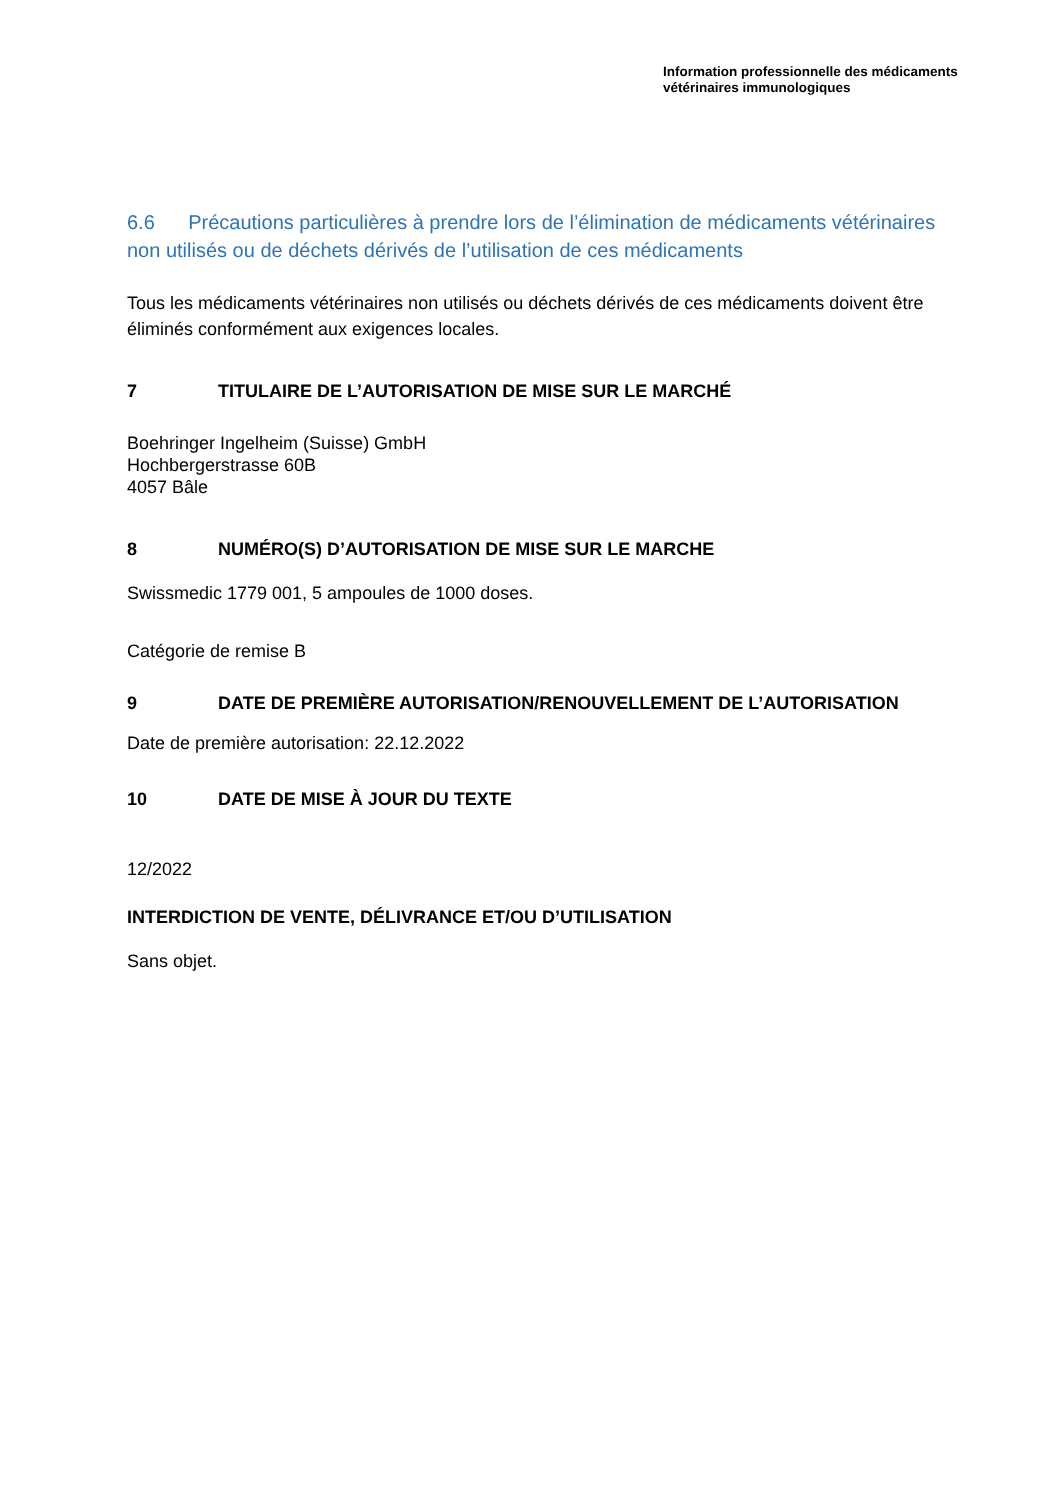Information professionnelle des médicaments
vétérinaires immunologiques
6.6 Précautions particulières à prendre lors de l’élimination de médicaments vétérinaires non utilisés ou de déchets dérivés de l’utilisation de ces médicaments
Tous les médicaments vétérinaires non utilisés ou déchets dérivés de ces médicaments doivent être éliminés conformément aux exigences locales.
7 TITULAIRE DE L’AUTORISATION DE MISE SUR LE MARCHÉ
Boehringer Ingelheim (Suisse) GmbH
Hochbergerstrasse 60B
4057 Bâle
8 NUMÉRO(S) D’AUTORISATION DE MISE SUR LE MARCHE
Swissmedic 1779 001, 5 ampoules de 1000 doses.
Catégorie de remise B
9 DATE DE PREMIÈRE AUTORISATION/RENOUVELLEMENT DE L’AUTORISATION
Date de première autorisation: 22.12.2022
10 DATE DE MISE À JOUR DU TEXTE
12/2022
INTERDICTION DE VENTE, DÉLIVRANCE ET/OU D’UTILISATION
Sans objet.